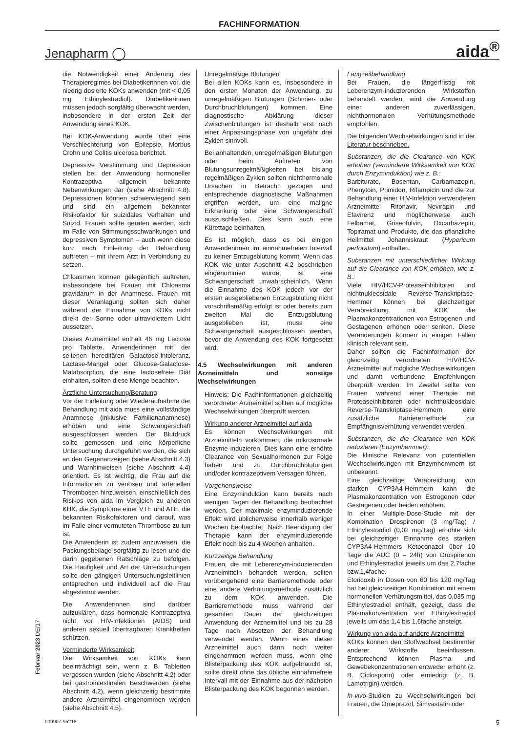FACHINFORMATION
Jenapharm ◯ aida<sup>®</sup>
die Notwendigkeit einer Änderung des Therapieregimes bei Diabetikerinnen vor, die niedrig dosierte KOKs anwenden (mit < 0,05 mg Ethinylestradiol). Diabetikerinnen müssen jedoch sorgfältig überwacht werden, insbesondere in der ersten Zeit der Anwendung eines KOK.
Bei KOK-Anwendung wurde über eine Verschlechterung von Epilepsie, Morbus Crohn und Colitis ulcerosa berichtet.
Depressive Verstimmung und Depression stellen bei der Anwendung hormoneller Kontrazeptiva allgemein bekannte Nebenwirkungen dar (siehe Abschnitt 4.8). Depressionen können schwerwiegend sein und sind ein allgemein bekannter Risikofaktor für suizidales Verhalten und Suizid. Frauen sollte geraten werden, sich im Falle von Stimmungsschwankungen und depressiven Symptomen – auch wenn diese kurz nach Einleitung der Behandlung auftreten – mit ihrem Arzt in Verbindung zu setzen.
Chloasmen können gelegentlich auftreten, insbesondere bei Frauen mit Chloasma gravidarum in der Anamnese. Frauen mit dieser Veranlagung sollten sich daher während der Einnahme von KOKs nicht direkt der Sonne oder ultraviolettem Licht aussetzen.
Dieses Arzneimittel enthält 46 mg Lactose pro Tablette. Anwenderinnen mit der seltenen hereditären Galactose-Intoleranz, Lactase-Mangel oder Glucose-Galactose-Malabsorption, die eine lactosefreie Diät einhalten, sollten diese Menge beachten.
Ärztliche Untersuchung/Beratung
Vor der Einleitung oder Wiederaufnahme der Behandlung mit aida muss eine vollständige Anamnese (inklusive Familienanamnese) erhoben und eine Schwangerschaft ausgeschlossen werden. Der Blutdruck sollte gemessen und eine körperliche Untersuchung durchgeführt werden, die sich an den Gegenanzeigen (siehe Abschnitt 4.3) und Warnhinweisen (siehe Abschnitt 4.4) orientiert. Es ist wichtig, die Frau auf die Informationen zu venösen und arteriellen Thrombosen hinzuweisen, einschließlich des Risikos von aida im Vergleich zu anderen KHK, die Symptome einer VTE und ATE, die bekannten Risikofaktoren und darauf, was im Falle einer vermuteten Thrombose zu tun ist.
Die Anwenderin ist zudem anzuweisen, die Packungsbeilage sorgfältig zu lesen und die darin gegebenen Ratschläge zu befolgen. Die Häufigkeit und Art der Untersuchungen sollte den gängigen Untersuchungsleitlinien entsprechen und individuell auf die Frau abgestimmt werden.
Die Anwenderinnen sind darüber aufzuklären, dass hormonale Kontrazeptiva nicht vor HIV-Infektionen (AIDS) und anderen sexuell übertragbaren Krankheiten schützen.
Verminderte Wirksamkeit
Die Wirksamkeit von KOKs kann beeinträchtigt sein, wenn z. B. Tabletten vergessen wurden (siehe Abschnitt 4.2) oder bei gastrointestinalen Beschwerden (siehe Abschnitt 4.2), wenn gleichzeitig bestimmte andere Arzneimittel eingenommen werden (siehe Abschnitt 4.5).
Unregelmäßige Blutungen
Bei allen KOKs kann es, insbesondere in den ersten Monaten der Anwendung, zu unregelmäßigen Blutungen (Schmier- oder Durchbruchblutungen) kommen. Eine diagnostische Abklärung dieser Zwischenblutungen ist deshalb erst nach einer Anpassungsphase von ungefähr drei Zyklen sinnvoll.
Bei anhaltenden, unregelmäßigen Blutungen oder beim Auftreten von Blutungsunregelmäßigkeiten bei bislang regelmäßigen Zyklen sollten nichthormonale Ursachen in Betracht gezogen und entsprechende diagnostische Maßnahmen ergriffen werden, um eine maligne Erkrankung oder eine Schwangerschaft auszuschließen. Dies kann auch eine Kürettage beinhalten.
Es ist möglich, dass es bei einigen Anwenderinnen im einnahmefreien Intervall zu keiner Entzugsblutung kommt. Wenn das KOK wie unter Abschnitt 4.2 beschrieben eingenommen wurde, ist eine Schwangerschaft unwahrscheinlich. Wenn die Einnahme des KOK jedoch vor der ersten ausgebliebenen Entzugsblutung nicht vorschriftsmäßig erfolgt ist oder bereits zum zweiten Mal die Entzugsblutung ausgeblieben ist, muss eine Schwangerschaft ausgeschlossen werden, bevor die Anwendung des KOK fortgesetzt wird.
4.5 Wechselwirkungen mit anderen Arzneimitteln und sonstige Wechselwirkungen
Hinweis: Die Fachinformationen gleichzeitig verordneter Arzneimittel sollten auf mögliche Wechselwirkungen überprüft werden.
Wirkung anderer Arzneimittel auf aida
Es können Wechselwirkungen mit Arzneimitteln vorkommen, die mikrosomale Enzyme induzieren. Dies kann eine erhöhte Clearance von Sexualhormonen zur Folge haben und zu Durchbruchblutungen und/oder kontrazeptivem Versagen führen.
Vorgehensweise
Eine Enzyminduktion kann bereits nach wenigen Tagen der Behandlung beobachtet werden. Der maximale enzyminduzierende Effekt wird üblicherweise innerhalb weniger Wochen beobachtet. Nach Beendigung der Therapie kann der enzyminduzierende Effekt noch bis zu 4 Wochen anhalten.
Kurzzeitige Behandlung
Frauen, die mit Leberenzym-induzierenden Arzneimitteln behandelt werden, sollten vorübergehend eine Barrieremethode oder eine andere Verhütungsmethode zusätzlich zu dem KOK anwenden. Die Barrieremethode muss während der gesamten Dauer der gleichzeitigen Anwendung der Arzneimittel und bis zu 28 Tage nach Absetzen der Behandlung verwendet werden. Wenn eines dieser Arzneimittel auch dann noch weiter eingenommen werden muss, wenn eine Blisterpackung des KOK aufgebraucht ist, sollte direkt ohne das übliche einnahmefreie Intervall mit der Einnahme aus der nächsten Blisterpackung des KOK begonnen werden.
Langzeitbehandlung
Bei Frauen, die längerfristig mit Leberenzym-induzierenden Wirkstoffen behandelt werden, wird die Anwendung einer anderen zuverlässigen, nichthormonalen Verhütungsmethode empfohlen.
Die folgenden Wechselwirkungen sind in der Literatur beschrieben.
Substanzen, die die Clearance von KOK erhöhen (verminderte Wirksamkeit von KOK durch Enzyminduktion) wie z. B.:
Barbiturate, Bosentan, Carbamazepin, Phenytoin, Primidon, Rifampicin und die zur Behandlung einer HIV-Infektion verwendeten Arzneimittel Ritonavir, Nevirapin und Efavirenz und möglicherweise auch Felbamat, Griseofulvin, Oxcarbazepin, Topiramat und Produkte, die das pflanzliche Heilmittel Johanniskraut (Hypericum perforatum) enthalten.
Substanzen mit unterschiedlicher Wirkung auf die Clearance von KOK erhöhen, wie z. B.:
Viele HIV/HCV-Proteaseinhibitoren und nichtnukleosidale Reverse-Transkriptase-Hemmer können bei gleichzeitiger Verabreichung mit KOK die Plasmakonzentrationen von Estrogenen und Gestagenen erhöhen oder senken. Diese Veränderungen können in einigen Fällen klinisch relevant sein.
Daher sollten die Fachinformation der gleichzeitig verordneten HIV/HCV-Arzneimittel auf mögliche Wechselwirkungen und damit verbundene Empfehlungen überprüft werden. Im Zweifel sollte von Frauen während einer Therapie mit Proteaseinhibitoren oder nichtnukleosidale Reverse-Transkriptase-Hemmern eine zusätzliche Barrieremethode zur Empfängnisverhütung verwendet werden.
Substanzen, die die Clearance von KOK reduzieren (Enzymhemmer):
Die klinische Relevanz von potentiellen Wechselwirkungen mit Enzymhemmern ist unbekannt.
Eine gleichzeitige Verabreichung von starken CYP3A4-Hemmern kann die Plasmakonzentration von Estrogenen oder Gestagenen oder beiden erhöhen.
In einer Multiple-Dose-Studie mit der Kombination Drospirenon (3 mg/Tag) / Ethinylestradiol (0,02 mg/Tag) erhöhte sich bei gleichzeitiger Einnahme des starken CYP3A4-Hemmers Ketoconazol über 10 Tage die AUC (0 – 24h) von Drospirenon und Ethinylestradiol jeweils um das 2,7fache bzw.1,4fache.
Etoricoxib in Dosen von 60 bis 120 mg/Tag hat bei gleichzeitiger Kombination mit einem hormonellen Verhütungsmittel, das 0,035 mg Ethinylestradiol enthält, gezeigt, dass die Plasmakonzentration von Ethinylestradiol jeweils um das 1,4 bis 1,6fache ansteigt.
Wirkung von aida auf andere Arzneimittel
KOKs können den Stoffwechsel bestimmter anderer Wirkstoffe beeinflussen. Entsprechend können Plasma- und Gewebekonzentrationen entweder erhöht (z. B. Ciclosporin) oder erniedrigt (z. B. Lamotrigin) werden.
In-vivo-Studien zu Wechselwirkungen bei Frauen, die Omeprazol, Simvastatin oder
Februar 2023 DE/17
009907-95218 5